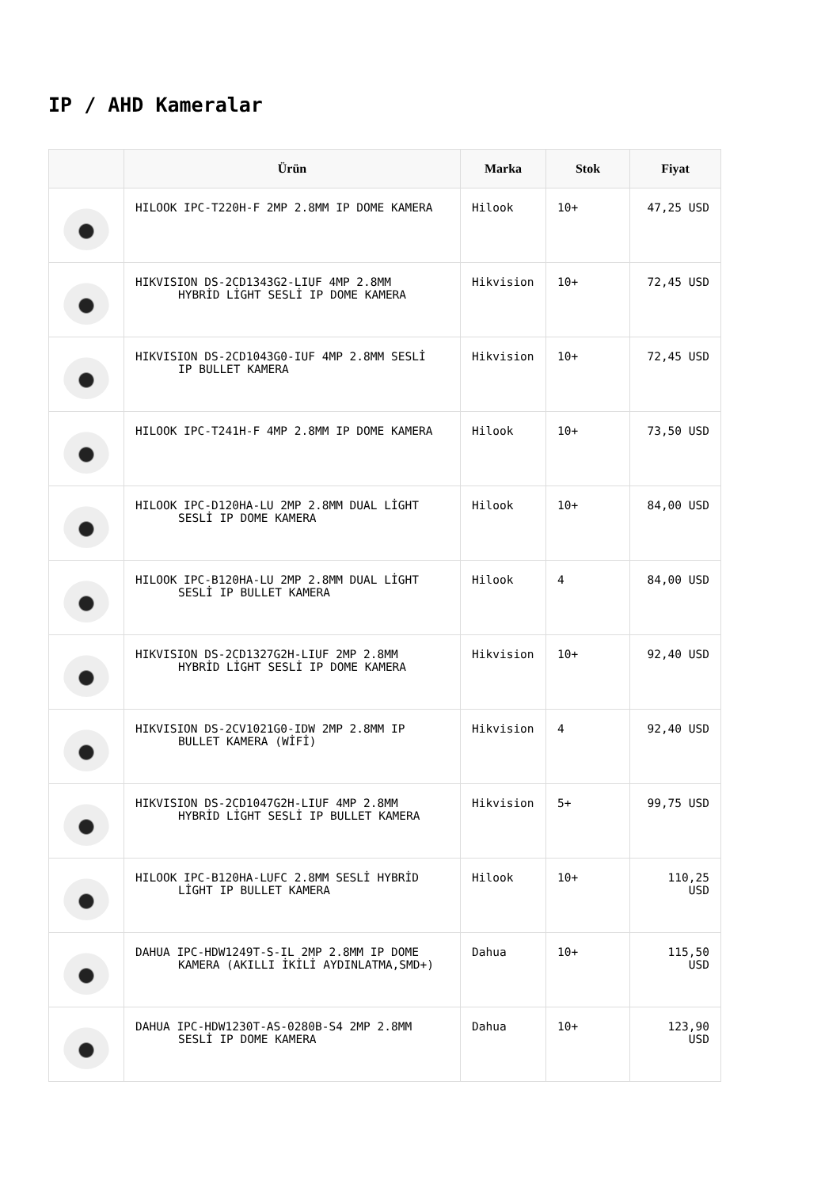IP / AHD Kameralar
| | Ürün | Marka | Stok | Fiyat |
| --- | --- | --- | --- | --- |
| | HILOOK IPC-T220H-F 2MP 2.8MM IP DOME KAMERA | Hilook | 10+ | 47,25 USD |
| | HIKVISION DS-2CD1343G2-LIUF 4MP 2.8MM HYBRİD LİGHT SESLİ IP DOME KAMERA | Hikvision | 10+ | 72,45 USD |
| | HIKVISION DS-2CD1043G0-IUF 4MP 2.8MM SESLİ IP BULLET KAMERA | Hikvision | 10+ | 72,45 USD |
| | HILOOK IPC-T241H-F 4MP 2.8MM IP DOME KAMERA | Hilook | 10+ | 73,50 USD |
| | HILOOK IPC-D120HA-LU 2MP 2.8MM DUAL LİGHT SESLİ IP DOME KAMERA | Hilook | 10+ | 84,00 USD |
| | HILOOK IPC-B120HA-LU 2MP 2.8MM DUAL LİGHT SESLİ IP BULLET KAMERA | Hilook | 4 | 84,00 USD |
| | HIKVISION DS-2CD1327G2H-LIUF 2MP 2.8MM HYBRİD LİGHT SESLİ IP DOME KAMERA | Hikvision | 10+ | 92,40 USD |
| | HIKVISION DS-2CV1021G0-IDW 2MP 2.8MM IP BULLET KAMERA (WİFİ) | Hikvision | 4 | 92,40 USD |
| | HIKVISION DS-2CD1047G2H-LIUF 4MP 2.8MM HYBRİD LİGHT SESLİ IP BULLET KAMERA | Hikvision | 5+ | 99,75 USD |
| | HILOOK IPC-B120HA-LUFC 2.8MM SESLİ HYBRİD LİGHT IP BULLET KAMERA | Hilook | 10+ | 110,25 USD |
| | DAHUA IPC-HDW1249T-S-IL 2MP 2.8MM IP DOME KAMERA (AKILLI İKİLİ AYDINLATMA,SMD+) | Dahua | 10+ | 115,50 USD |
| | DAHUA IPC-HDW1230T-AS-0280B-S4 2MP 2.8MM SESLİ IP DOME KAMERA | Dahua | 10+ | 123,90 USD |